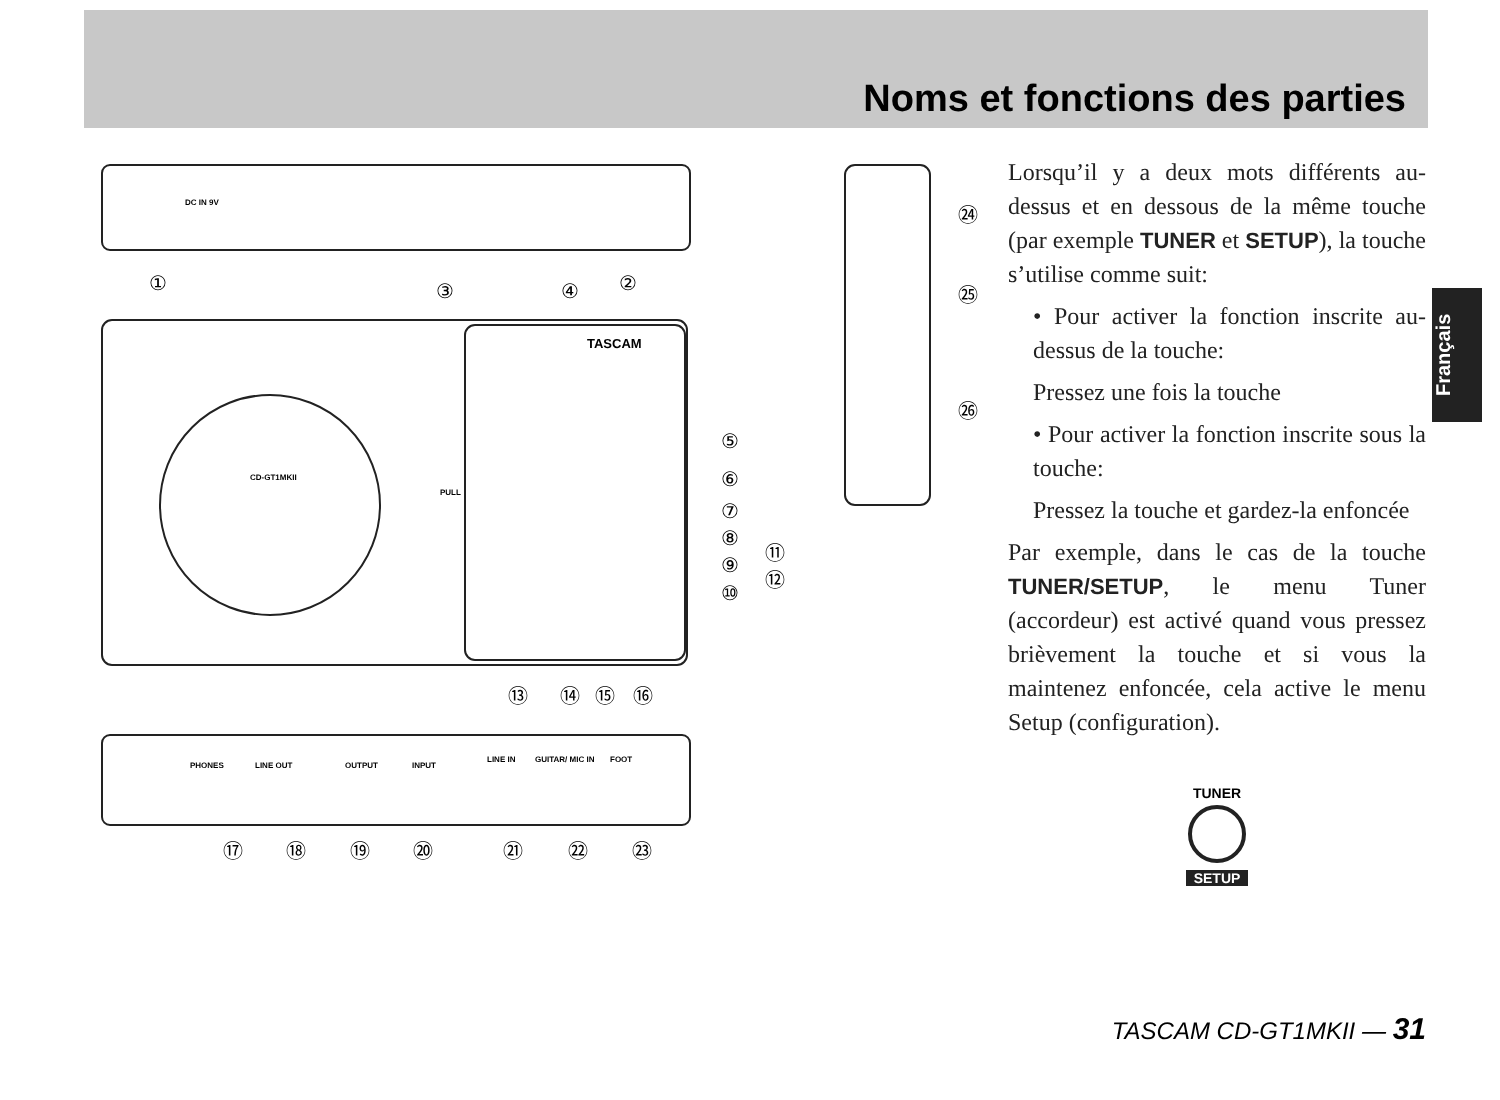Noms et fonctions des parties
①
②
③
④
⑤
⑥
⑦
⑧
⑨
⑩
⑪
⑫
⑬
⑭
⑮
⑯
⑰
⑱
⑲
⑳
㉑
㉒
㉓
㉔
㉕
㉖
DC IN 9V
TASCAM
CD-GT1MKII
PULL
PHONES
LINE OUT
OUTPUT
INPUT
LINE IN
GUITAR/ MIC IN
FOOT
Lorsqu’il y a deux mots différents au-dessus et en dessous de la même touche (par exemple TUNER et SETUP), la touche s’utilise comme suit:
• Pour activer la fonction inscrite au-dessus de la touche:
Pressez une fois la touche
• Pour activer la fonction inscrite sous la touche:
Pressez la touche et gardez-la enfoncée
Par exemple, dans le cas de la touche TUNER/SETUP, le menu Tuner (accordeur) est activé quand vous pressez brièvement la touche et si vous la maintenez enfoncée, cela active le menu Setup (configuration).
TUNER
SETUP
Français
TASCAM CD-GT1MKII — 31